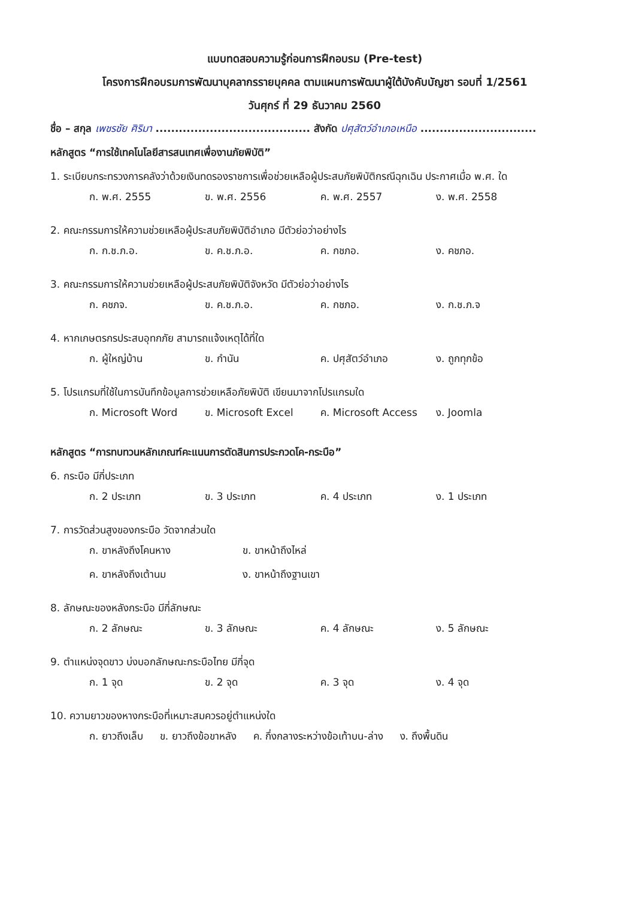แบบทดสอบความรู้ก่อนการฝึกอบรม (Pre-test)
โครงการฝึกอบรมการพัฒนาบุคลากรรายบุคคล ตามแผนการพัฒนาผู้ใต้บังคับบัญชา รอบที่ 1/2561
วันศุกร์ ที่ 29 ธันวาคม 2560
ชื่อ – สกุล เพชรชัย ศิริมา ........................................ สังกัด ปศุสัตว์อำเภอเหนือ ..............................
หลักสูตร “การใช้เทคโนโลยีสารสนเทศเพื่องานภัยพิบัติ”
1. ระเบียบกระทรวงการคลังว่าด้วยเงินทดรองราชการเพื่อช่วยเหลือผู้ประสบภัยพิบัติกรณีฉุกเฉิน ประกาศเมื่อ พ.ศ. ใด
ก. พ.ศ. 2555 ข. พ.ศ. 2556 ค. พ.ศ. 2557 ง. พ.ศ. 2558
2. คณะกรรมการให้ความช่วยเหลือผู้ประสบภัยพิบัติอำเภอ มีตัวย่อว่าอย่างไร
ก. ก.ช.ภ.อ. ข. ค.ช.ภ.อ. ค. กชภอ. ง. คชภอ.
3. คณะกรรมการให้ความช่วยเหลือผู้ประสบภัยพิบัติจังหวัด มีตัวย่อว่าอย่างไร
ก. คชภจ. ข. ค.ช.ภ.อ. ค. กชภอ. ง. ก.ช.ภ.จ
4. หากเกษตรกรประสบอุทกภัย สามารถแจ้งเหตุได้ที่ใด
ก. ผู้ใหญ่บ้าน ข. กำนัน ค. ปศุสัตว์อำเภอ ง. ถูกทุกข้อ
5. โปรแกรมที่ใช้ในการบันทึกข้อมูลการช่วยเหลือภัยพิบัติ เขียนมาจากโปรแกรมใด
ก. Microsoft Word ข. Microsoft Excel ค. Microsoft Access ง. Joomla
หลักสูตร “การทบทวนหลักเกณฑ์คะแนนการตัดสินการประกวดโค-กระบือ”
6. กระบือ มีกี่ประเภท
ก. 2 ประเภท ข. 3 ประเภท ค. 4 ประเภท ง. 1 ประเภท
7. การวัดส่วนสูงของกระบือ วัดจากส่วนใด
ก. ขาหลังถึงโคนหาง ข. ขาหน้าถึงไหล่ ค. ขาหลังถึงเต้านม ง. ขาหน้าถึงฐานเขา
8. ลักษณะของหลังกระบือ มีกี่ลักษณะ
ก. 2 ลักษณะ ข. 3 ลักษณะ ค. 4 ลักษณะ ง. 5 ลักษณะ
9. ตำแหน่งจุดขาว บ่งบอกลักษณะกระบือไทย มีกี่จุด
ก. 1 จุด ข. 2 จุด ค. 3 จุด ง. 4 จุด
10. ความยาวของหางกระบือที่เหมาะสมควรอยู่ตำแหน่งใด
ก. ยาวถึงเล็บ ข. ยาวถึงข้อขาหลัง ค. กึ่งกลางระหว่างข้อเท้าบน-ล่าง ง. ถึงพื้นดิน